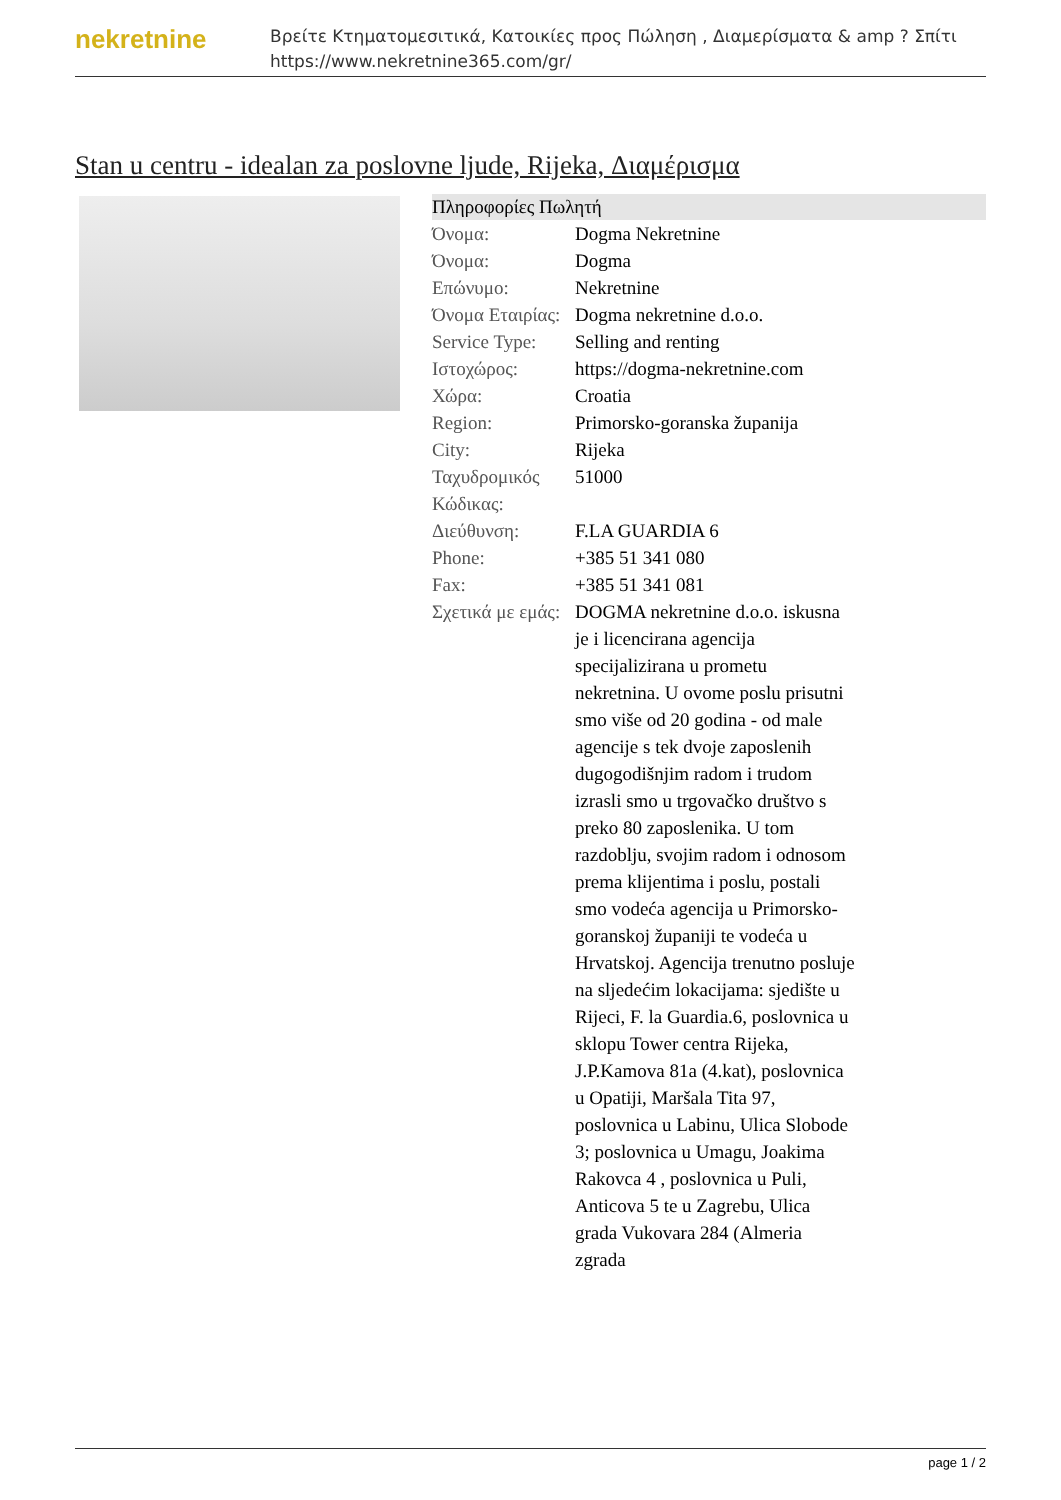nekretnine
Βρείτε Κτηματομεσιτικά, Κατοικίες προς Πώληση , Διαμερίσματα & amp ? Σπίτι
https://www.nekretnine365.com/gr/
Stan u centru - idealan za poslovne ljude, Rijeka, Διαμέρισμα
| Πληροφορίες Πωλητή | | |
| --- | --- | --- |
| Όνομα: | Dogma Nekretnine | |
| Όνομα: | Dogma | |
| Επώνυμο: | Nekretnine | |
| Όνομα Εταιρίας: | Dogma nekretnine d.o.o. | |
| Service Type: | Selling and renting | |
| Ιστοχώρος: | https://dogma-nekretnine.com | |
| Χώρα: | Croatia | |
| Region: | Primorsko-goranska županija | |
| City: | Rijeka | |
| Ταχυδρομικός Κώδικας: | 51000 | |
| Διεύθυνση: | F.LA GUARDIA 6 | |
| Phone: | +385 51 341 080 | |
| Fax: | +385 51 341 081 | |
| Σχετικά με εμάς: | DOGMA nekretnine d.o.o. iskusna je i licencirana agencija specijalizirana u prometu nekretnina. U ovome poslu prisutni smo više od 20 godina - od male agencije s tek dvoje zaposlenih dugogodišnjim radom i trudom izrasli smo u trgovačko društvo s preko 80 zaposlenika. U tom razdoblju, svojim radom i odnosom prema klijentima i poslu, postali smo vodeća agencija u Primorsko-goranskoj županiji te vodeća u Hrvatskoj. Agencija trenutno posluje na sljedećim lokacijama: sjedište u Rijeci, F. la Guardia.6, poslovnica u sklopu Tower centra Rijeka, J.P.Kamova 81a (4.kat), poslovnica u Opatiji, Maršala Tita 97, poslovnica u Labinu, Ulica Slobode 3; poslovnica u Umagu, Joakima Rakovca 4 , poslovnica u Puli, Anticova 5 te u Zagrebu, Ulica grada Vukovara 284 (Almeria zgrada | |
page 1 / 2